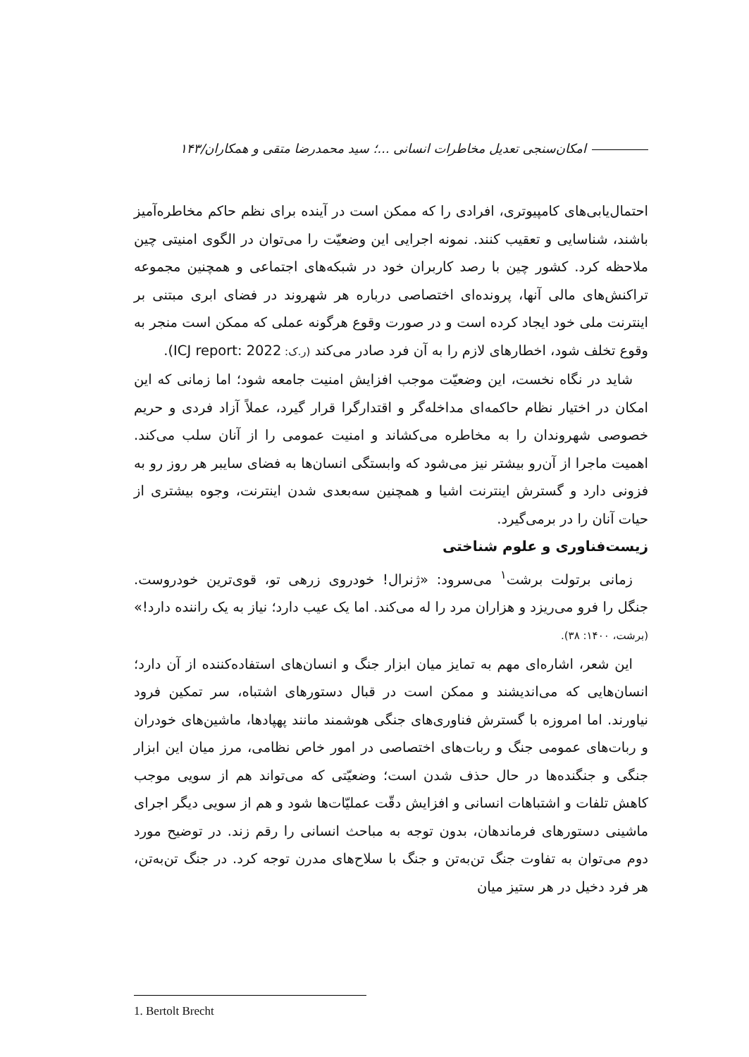امکان‌سنجی تعدیل مخاطرات انسانی ...؛ سید محمدرضا متقی و همکاران/۱۴۳
احتمال‌یابی‌های کامپیوتری، افرادی را که ممکن است در آینده برای نظم حاکم مخاطره‌آمیز باشند، شناسایی و تعقیب کنند. نمونه اجرایی این وضعیّت را می‌توان در الگوی امنیتی چین ملاحظه کرد. کشور چین با رصد کاربران خود در شبکه‌های اجتماعی و همچنین مجموعه تراکنش‌های مالی آنها، پرونده‌ای اختصاصی درباره هر شهروند در فضای ابری مبتنی بر اینترنت ملی خود ایجاد کرده است و در صورت وقوع هرگونه عملی که ممکن است منجر به وقوع تخلف شود، اخطارهای لازم را به آن فرد صادر می‌کند (ر.ک: ICJ report: 2022).
شاید در نگاه نخست، این وضعیّت موجب افزایش امنیت جامعه شود؛ اما زمانی که این امکان در اختیار نظام حاکمه‌ای مداخله‌گر و اقتدارگرا قرار گیرد، عملاً آزاد فردی و حریم خصوصی شهروندان را به مخاطره می‌کشاند و امنیت عمومی را از آنان سلب می‌کند. اهمیت ماجرا از آن‌رو بیشتر نیز می‌شود که وابستگی انسان‌ها به فضای سایبر هر روز رو به فزونی دارد و گسترش اینترنت اشیا و همچنین سه‌بعدی شدن اینترنت، وجوه بیشتری از حیات آنان را در برمی‌گیرد.
زیست‌فناوری و علوم شناختی
زمانی برتولت برشت<sup>۱</sup> می‌سرود: «ژنرال! خودروی زرهی تو، قوی‌ترین خودروست. جنگل را فرو می‌ریزد و هزاران مرد را له می‌کند. اما یک عیب دارد؛ نیاز به یک راننده دارد!» (برشت، ۱۴۰۰: ۳۸).
این شعر، اشاره‌ای مهم به تمایز میان ابزار جنگ و انسان‌های استفاده‌کننده از آن دارد؛ انسان‌هایی که می‌اندیشند و ممکن است در قبال دستورهای اشتباه، سر تمکین فرود نیاورند. اما امروزه با گسترش فناوری‌های جنگی هوشمند مانند پهپادها، ماشین‌های خودران و ربات‌های عمومی جنگ و ربات‌های اختصاصی در امور خاص نظامی، مرز میان این ابزار جنگی و جنگنده‌ها در حال حذف شدن است؛ وضعیّتی که می‌تواند هم از سویی موجب کاهش تلفات و اشتباهات انسانی و افزایش دقّت عملیّات‌ها شود و هم از سویی دیگر اجرای ماشینی دستورهای فرماندهان، بدون توجه به مباحث انسانی را رقم زند. در توضیح مورد دوم می‌توان به تفاوت جنگ تن‌به‌تن و جنگ با سلاح‌های مدرن توجه کرد. در جنگ تن‌به‌تن، هر فرد دخیل در هر ستیز میان
1. Bertolt Brecht